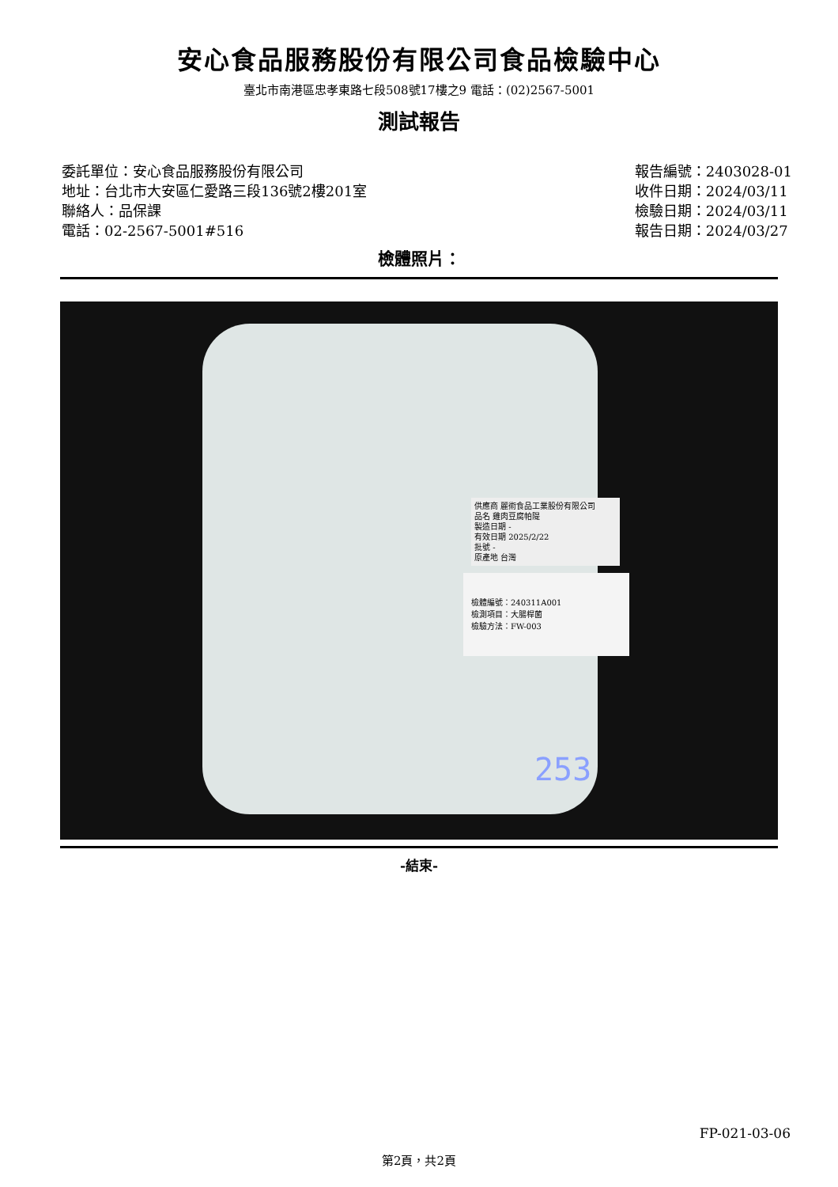安心食品服務股份有限公司食品檢驗中心
臺北市南港區忠孝東路七段508號17樓之9 電話：(02)2567-5001
測試報告
委託單位：安心食品服務股份有限公司
地址：台北市大安區仁愛路三段136號2樓201室
聯絡人：品保課
電話：02-2567-5001#516
報告編號：2403028-01
收件日期：2024/03/11
檢驗日期：2024/03/11
報告日期：2024/03/27
檢體照片：
供應商 麗術食品工業股份有限公司
品名 雞肉豆腐帕隄
製造日期 -
有效日期 2025/2/22
批號 -
原產地 台灣
檢體編號：240311A001
檢測項目：大腸桿菌
檢驗方法：FW-003
253
-結束-
FP-021-03-06
第2頁，共2頁